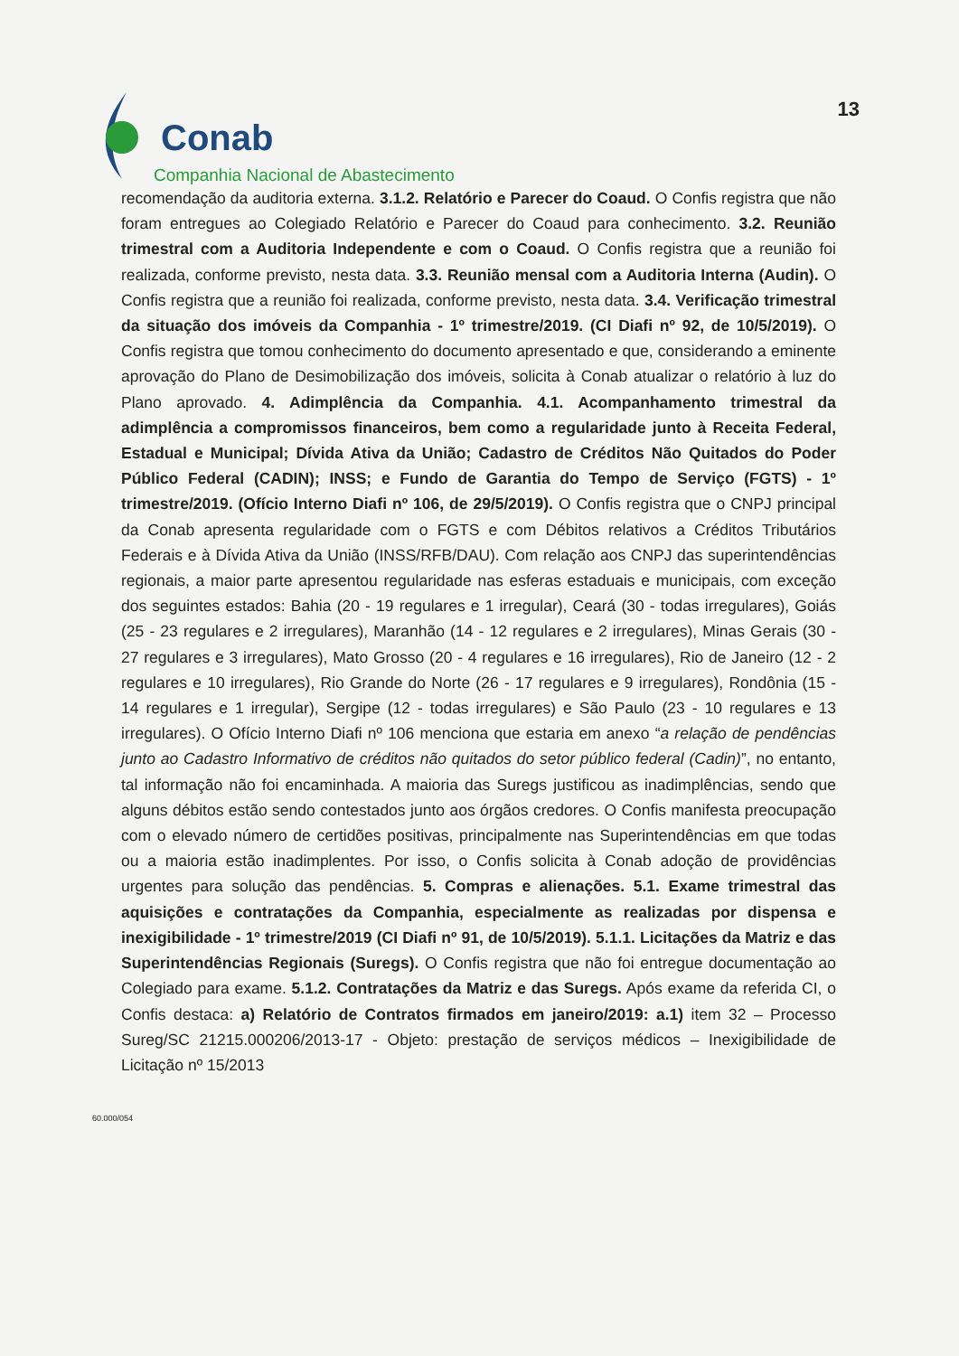Conab
Companhia Nacional de Abastecimento
13
recomendação da auditoria externa. 3.1.2. Relatório e Parecer do Coaud. O Confis registra que não foram entregues ao Colegiado Relatório e Parecer do Coaud para conhecimento. 3.2. Reunião trimestral com a Auditoria Independente e com o Coaud. O Confis registra que a reunião foi realizada, conforme previsto, nesta data. 3.3. Reunião mensal com a Auditoria Interna (Audin). O Confis registra que a reunião foi realizada, conforme previsto, nesta data. 3.4. Verificação trimestral da situação dos imóveis da Companhia - 1º trimestre/2019. (CI Diafi nº 92, de 10/5/2019). O Confis registra que tomou conhecimento do documento apresentado e que, considerando a eminente aprovação do Plano de Desimobilização dos imóveis, solicita à Conab atualizar o relatório à luz do Plano aprovado. 4. Adimplência da Companhia. 4.1. Acompanhamento trimestral da adimplência a compromissos financeiros, bem como a regularidade junto à Receita Federal, Estadual e Municipal; Dívida Ativa da União; Cadastro de Créditos Não Quitados do Poder Público Federal (CADIN); INSS; e Fundo de Garantia do Tempo de Serviço (FGTS) - 1º trimestre/2019. (Ofício Interno Diafi nº 106, de 29/5/2019). O Confis registra que o CNPJ principal da Conab apresenta regularidade com o FGTS e com Débitos relativos a Créditos Tributários Federais e à Dívida Ativa da União (INSS/RFB/DAU). Com relação aos CNPJ das superintendências regionais, a maior parte apresentou regularidade nas esferas estaduais e municipais, com exceção dos seguintes estados: Bahia (20 - 19 regulares e 1 irregular), Ceará (30 - todas irregulares), Goiás (25 - 23 regulares e 2 irregulares), Maranhão (14 - 12 regulares e 2 irregulares), Minas Gerais (30 - 27 regulares e 3 irregulares), Mato Grosso (20 - 4 regulares e 16 irregulares), Rio de Janeiro (12 - 2 regulares e 10 irregulares), Rio Grande do Norte (26 - 17 regulares e 9 irregulares), Rondônia (15 - 14 regulares e 1 irregular), Sergipe (12 - todas irregulares) e São Paulo (23 - 10 regulares e 13 irregulares). O Ofício Interno Diafi nº 106 menciona que estaria em anexo “a relação de pendências junto ao Cadastro Informativo de créditos não quitados do setor público federal (Cadin)”, no entanto, tal informação não foi encaminhada. A maioria das Suregs justificou as inadimplências, sendo que alguns débitos estão sendo contestados junto aos órgãos credores. O Confis manifesta preocupação com o elevado número de certidões positivas, principalmente nas Superintendências em que todas ou a maioria estão inadimplentes. Por isso, o Confis solicita à Conab adoção de providências urgentes para solução das pendências. 5. Compras e alienações. 5.1. Exame trimestral das aquisições e contratações da Companhia, especialmente as realizadas por dispensa e inexigibilidade - 1º trimestre/2019 (CI Diafi nº 91, de 10/5/2019). 5.1.1. Licitações da Matriz e das Superintendências Regionais (Suregs). O Confis registra que não foi entregue documentação ao Colegiado para exame. 5.1.2. Contratações da Matriz e das Suregs. Após exame da referida CI, o Confis destaca: a) Relatório de Contratos firmados em janeiro/2019: a.1) item 32 – Processo Sureg/SC 21215.000206/2013-17 - Objeto: prestação de serviços médicos – Inexigibilidade de Licitação nº 15/2013
60.000/054